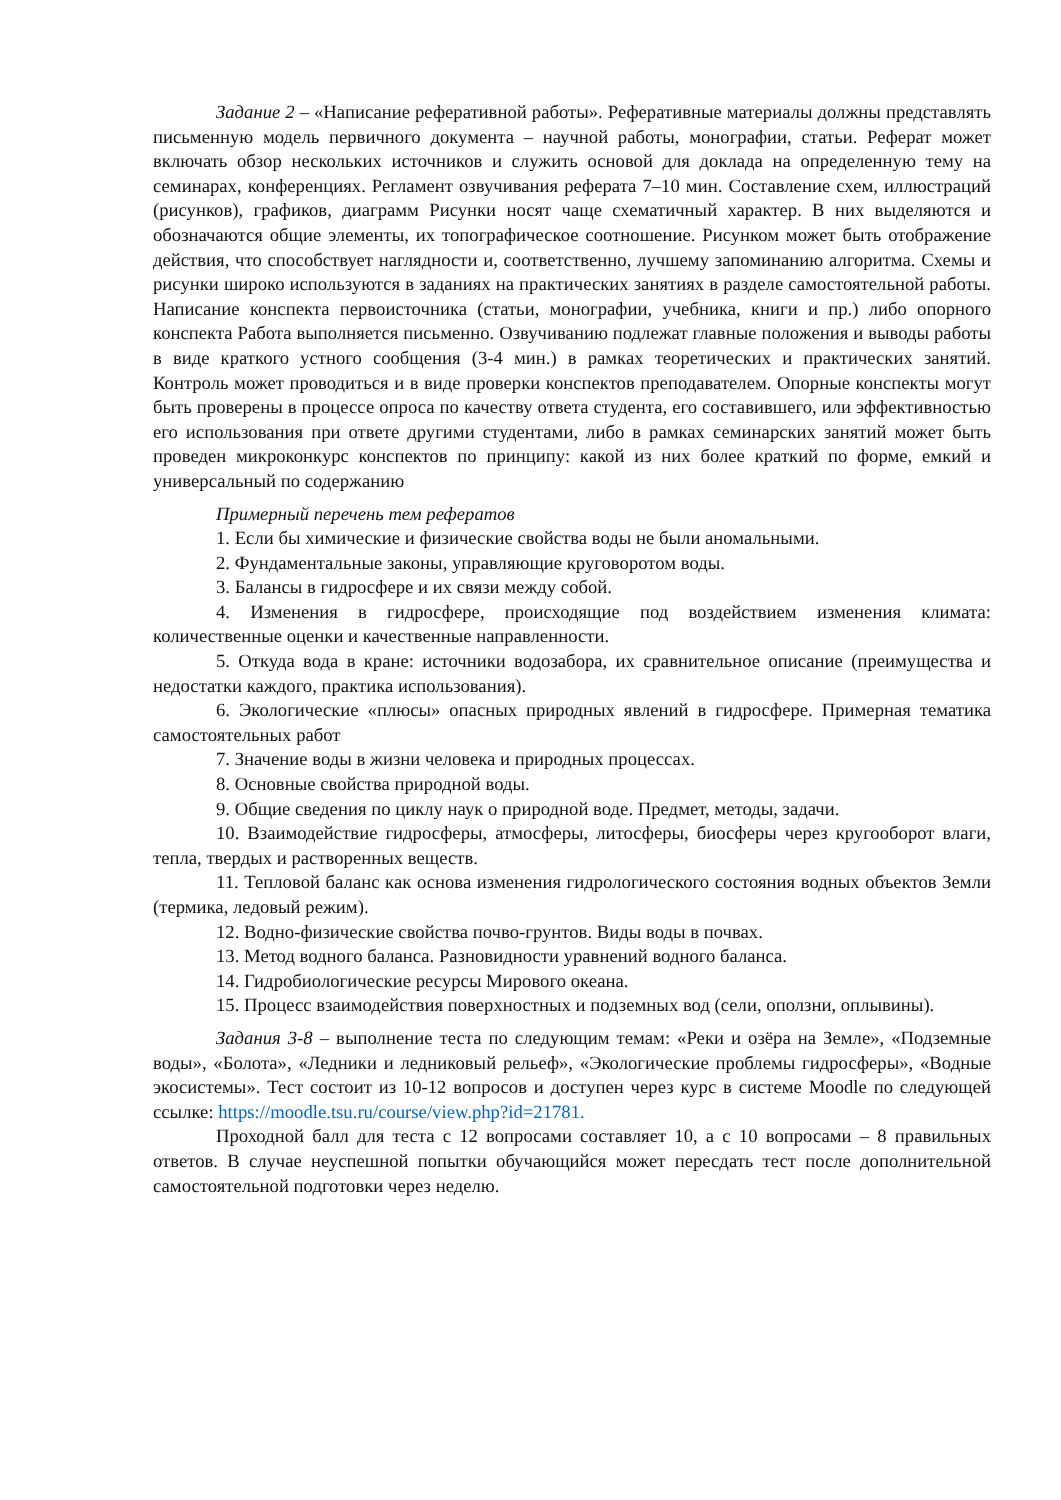Задание 2 – «Написание реферативной работы». Реферативные материалы должны представлять письменную модель первичного документа – научной работы, монографии, статьи. Реферат может включать обзор нескольких источников и служить основой для доклада на определенную тему на семинарах, конференциях. Регламент озвучивания реферата 7–10 мин. Составление схем, иллюстраций (рисунков), графиков, диаграмм Рисунки носят чаще схематичный характер. В них выделяются и обозначаются общие элементы, их топографическое соотношение. Рисунком может быть отображение действия, что способствует наглядности и, соответственно, лучшему запоминанию алгоритма. Схемы и рисунки широко используются в заданиях на практических занятиях в разделе самостоятельной работы. Написание конспекта первоисточника (статьи, монографии, учебника, книги и пр.) либо опорного конспекта Работа выполняется письменно. Озвучиванию подлежат главные положения и выводы работы в виде краткого устного сообщения (3-4 мин.) в рамках теоретических и практических занятий. Контроль может проводиться и в виде проверки конспектов преподавателем. Опорные конспекты могут быть проверены в процессе опроса по качеству ответа студента, его составившего, или эффективностью его использования при ответе другими студентами, либо в рамках семинарских занятий может быть проведен микроконкурс конспектов по принципу: какой из них более краткий по форме, емкий и универсальный по содержанию
Примерный перечень тем рефератов
1. Если бы химические и физические свойства воды не были аномальными.
2. Фундаментальные законы, управляющие круговоротом воды.
3. Балансы в гидросфере и их связи между собой.
4. Изменения в гидросфере, происходящие под воздействием изменения климата: количественные оценки и качественные направленности.
5. Откуда вода в кране: источники водозабора, их сравнительное описание (преимущества и недостатки каждого, практика использования).
6. Экологические «плюсы» опасных природных явлений в гидросфере. Примерная тематика самостоятельных работ
7. Значение воды в жизни человека и природных процессах.
8. Основные свойства природной воды.
9. Общие сведения по циклу наук о природной воде. Предмет, методы, задачи.
10. Взаимодействие гидросферы, атмосферы, литосферы, биосферы через кругооборот влаги, тепла, твердых и растворенных веществ.
11. Тепловой баланс как основа изменения гидрологического состояния водных объектов Земли (термика, ледовый режим).
12. Водно-физические свойства почво-грунтов. Виды воды в почвах.
13. Метод водного баланса. Разновидности уравнений водного баланса.
14. Гидробиологические ресурсы Мирового океана.
15. Процесс взаимодействия поверхностных и подземных вод (сели, оползни, оплывины).
Задания 3-8 – выполнение теста по следующим темам: «Реки и озёра на Земле», «Подземные воды», «Болота», «Ледники и ледниковый рельеф», «Экологические проблемы гидросферы», «Водные экосистемы». Тест состоит из 10-12 вопросов и доступен через курс в системе Moodle по следующей ссылке: https://moodle.tsu.ru/course/view.php?id=21781.
Проходной балл для теста с 12 вопросами составляет 10, а с 10 вопросами – 8 правильных ответов. В случае неуспешной попытки обучающийся может пересдать тест после дополнительной самостоятельной подготовки через неделю.